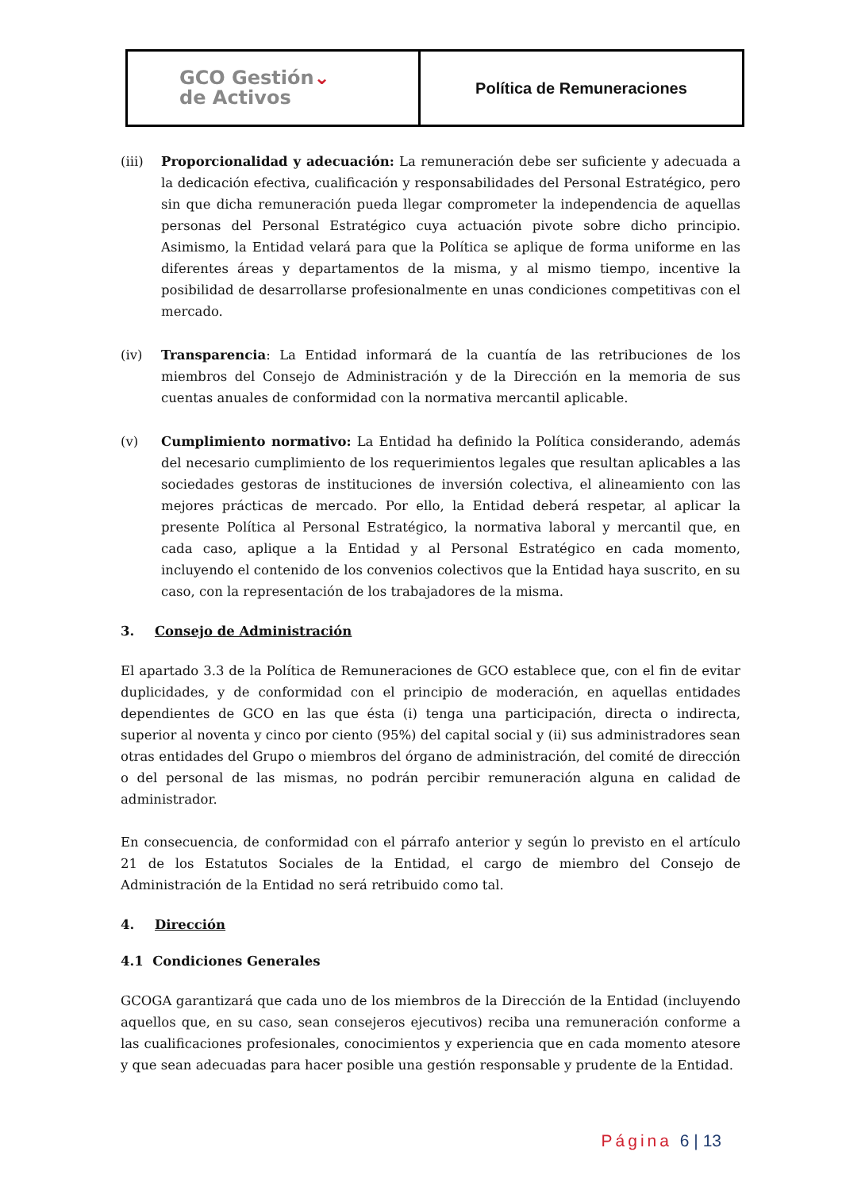| GCO Gestión ⌄ de Activos | Política de Remuneraciones |
(iii) Proporcionalidad y adecuación: La remuneración debe ser suficiente y adecuada a la dedicación efectiva, cualificación y responsabilidades del Personal Estratégico, pero sin que dicha remuneración pueda llegar comprometer la independencia de aquellas personas del Personal Estratégico cuya actuación pivote sobre dicho principio. Asimismo, la Entidad velará para que la Política se aplique de forma uniforme en las diferentes áreas y departamentos de la misma, y al mismo tiempo, incentive la posibilidad de desarrollarse profesionalmente en unas condiciones competitivas con el mercado.
(iv) Transparencia: La Entidad informará de la cuantía de las retribuciones de los miembros del Consejo de Administración y de la Dirección en la memoria de sus cuentas anuales de conformidad con la normativa mercantil aplicable.
(v) Cumplimiento normativo: La Entidad ha definido la Política considerando, además del necesario cumplimiento de los requerimientos legales que resultan aplicables a las sociedades gestoras de instituciones de inversión colectiva, el alineamiento con las mejores prácticas de mercado. Por ello, la Entidad deberá respetar, al aplicar la presente Política al Personal Estratégico, la normativa laboral y mercantil que, en cada caso, aplique a la Entidad y al Personal Estratégico en cada momento, incluyendo el contenido de los convenios colectivos que la Entidad haya suscrito, en su caso, con la representación de los trabajadores de la misma.
3. Consejo de Administración
El apartado 3.3 de la Política de Remuneraciones de GCO establece que, con el fin de evitar duplicidades, y de conformidad con el principio de moderación, en aquellas entidades dependientes de GCO en las que ésta (i) tenga una participación, directa o indirecta, superior al noventa y cinco por ciento (95%) del capital social y (ii) sus administradores sean otras entidades del Grupo o miembros del órgano de administración, del comité de dirección o del personal de las mismas, no podrán percibir remuneración alguna en calidad de administrador.
En consecuencia, de conformidad con el párrafo anterior y según lo previsto en el artículo 21 de los Estatutos Sociales de la Entidad, el cargo de miembro del Consejo de Administración de la Entidad no será retribuido como tal.
4. Dirección
4.1 Condiciones Generales
GCOGA garantizará que cada uno de los miembros de la Dirección de la Entidad (incluyendo aquellos que, en su caso, sean consejeros ejecutivos) reciba una remuneración conforme a las cualificaciones profesionales, conocimientos y experiencia que en cada momento atesore y que sean adecuadas para hacer posible una gestión responsable y prudente de la Entidad.
Página 6 | 13